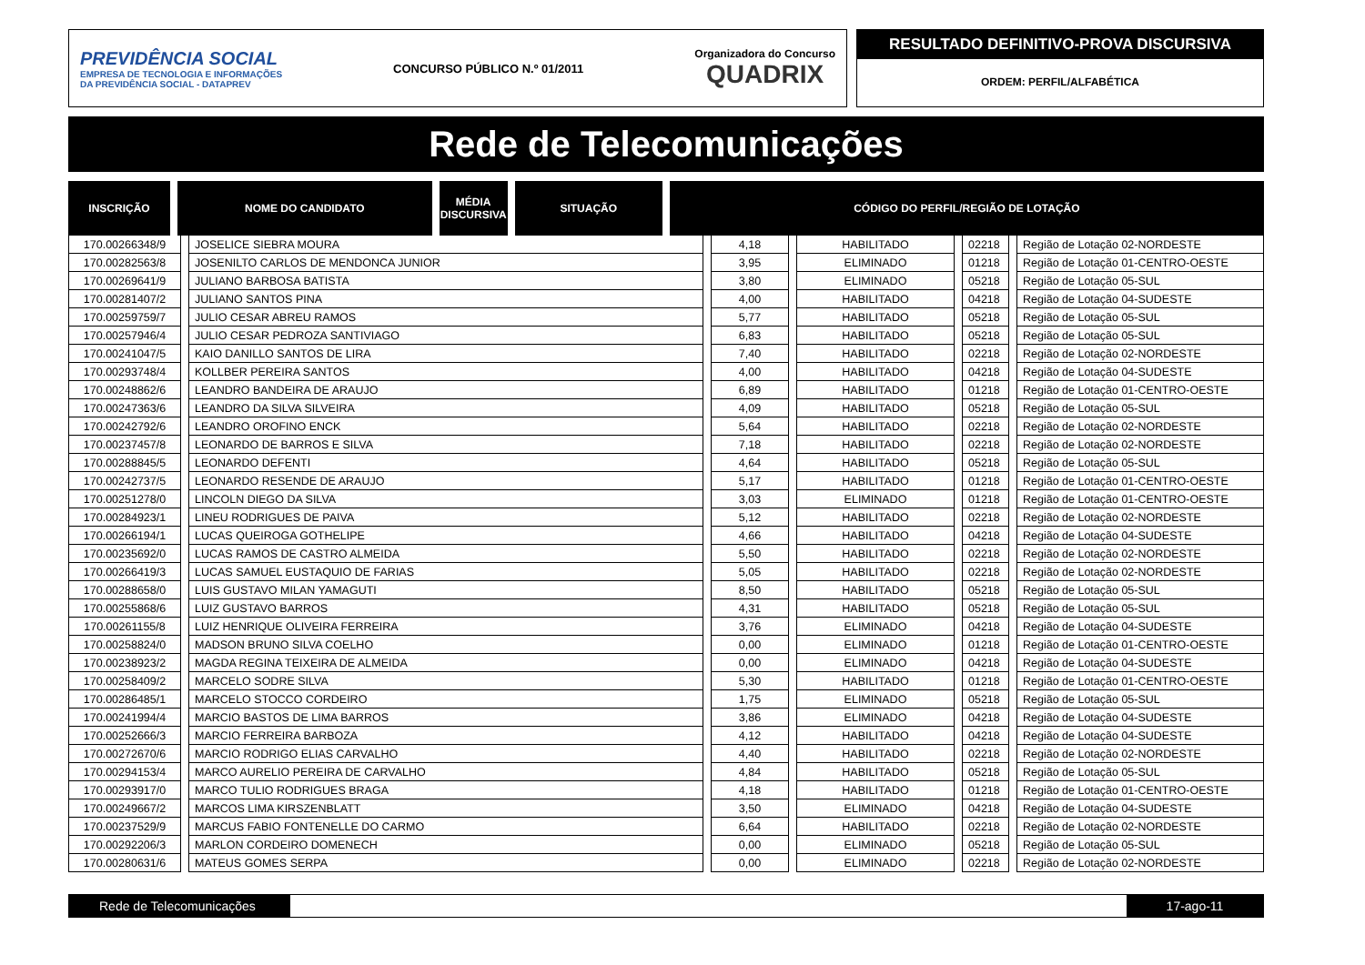PREVIDÊNCIA SOCIAL
EMPRESA DE TECNOLOGIA E INFORMAÇÕES
DA PREVIDÊNCIA SOCIAL - DATAPREV
CONCURSO PÚBLICO N.º 01/2011
Organizadora do Concurso
QUADRIX
RESULTADO DEFINITIVO-PROVA DISCURSIVA
ORDEM: PERFIL/ALFABÉTICA
Rede de Telecomunicações
| INSCRIÇÃO | NOME DO CANDIDATO | MÉDIA DISCURSIVA | SITUAÇÃO | CÓDIGO DO PERFIL/REGIÃO DE LOTAÇÃO |
| --- | --- | --- | --- | --- |
| 170.00266348/9 | JOSELICE SIEBRA MOURA | 4,18 | HABILITADO | 02218 | Região de Lotação 02-NORDESTE |
| 170.00282563/8 | JOSENILTO CARLOS DE MENDONCA JUNIOR | 3,95 | ELIMINADO | 01218 | Região de Lotação 01-CENTRO-OESTE |
| 170.00269641/9 | JULIANO BARBOSA BATISTA | 3,80 | ELIMINADO | 05218 | Região de Lotação 05-SUL |
| 170.00281407/2 | JULIANO SANTOS PINA | 4,00 | HABILITADO | 04218 | Região de Lotação 04-SUDESTE |
| 170.00259759/7 | JULIO CESAR ABREU RAMOS | 5,77 | HABILITADO | 05218 | Região de Lotação 05-SUL |
| 170.00257946/4 | JULIO CESAR PEDROZA SANTIVIAGO | 6,83 | HABILITADO | 05218 | Região de Lotação 05-SUL |
| 170.00241047/5 | KAIO DANILLO SANTOS DE LIRA | 7,40 | HABILITADO | 02218 | Região de Lotação 02-NORDESTE |
| 170.00293748/4 | KOLLBER PEREIRA SANTOS | 4,00 | HABILITADO | 04218 | Região de Lotação 04-SUDESTE |
| 170.00248862/6 | LEANDRO BANDEIRA DE ARAUJO | 6,89 | HABILITADO | 01218 | Região de Lotação 01-CENTRO-OESTE |
| 170.00247363/6 | LEANDRO DA SILVA SILVEIRA | 4,09 | HABILITADO | 05218 | Região de Lotação 05-SUL |
| 170.00242792/6 | LEANDRO OROFINO ENCK | 5,64 | HABILITADO | 02218 | Região de Lotação 02-NORDESTE |
| 170.00237457/8 | LEONARDO DE BARROS E SILVA | 7,18 | HABILITADO | 02218 | Região de Lotação 02-NORDESTE |
| 170.00288845/5 | LEONARDO DEFENTI | 4,64 | HABILITADO | 05218 | Região de Lotação 05-SUL |
| 170.00242737/5 | LEONARDO RESENDE DE ARAUJO | 5,17 | HABILITADO | 01218 | Região de Lotação 01-CENTRO-OESTE |
| 170.00251278/0 | LINCOLN DIEGO DA SILVA | 3,03 | ELIMINADO | 01218 | Região de Lotação 01-CENTRO-OESTE |
| 170.00284923/1 | LINEU RODRIGUES DE PAIVA | 5,12 | HABILITADO | 02218 | Região de Lotação 02-NORDESTE |
| 170.00266194/1 | LUCAS QUEIROGA GOTHELIPE | 4,66 | HABILITADO | 04218 | Região de Lotação 04-SUDESTE |
| 170.00235692/0 | LUCAS RAMOS DE CASTRO ALMEIDA | 5,50 | HABILITADO | 02218 | Região de Lotação 02-NORDESTE |
| 170.00266419/3 | LUCAS SAMUEL EUSTAQUIO DE FARIAS | 5,05 | HABILITADO | 02218 | Região de Lotação 02-NORDESTE |
| 170.00288658/0 | LUIS GUSTAVO MILAN YAMAGUTI | 8,50 | HABILITADO | 05218 | Região de Lotação 05-SUL |
| 170.00255868/6 | LUIZ GUSTAVO BARROS | 4,31 | HABILITADO | 05218 | Região de Lotação 05-SUL |
| 170.00261155/8 | LUIZ HENRIQUE OLIVEIRA FERREIRA | 3,76 | ELIMINADO | 04218 | Região de Lotação 04-SUDESTE |
| 170.00258824/0 | MADSON BRUNO SILVA COELHO | 0,00 | ELIMINADO | 01218 | Região de Lotação 01-CENTRO-OESTE |
| 170.00238923/2 | MAGDA REGINA TEIXEIRA DE ALMEIDA | 0,00 | ELIMINADO | 04218 | Região de Lotação 04-SUDESTE |
| 170.00258409/2 | MARCELO SODRE SILVA | 5,30 | HABILITADO | 01218 | Região de Lotação 01-CENTRO-OESTE |
| 170.00286485/1 | MARCELO STOCCO CORDEIRO | 1,75 | ELIMINADO | 05218 | Região de Lotação 05-SUL |
| 170.00241994/4 | MARCIO BASTOS DE LIMA BARROS | 3,86 | ELIMINADO | 04218 | Região de Lotação 04-SUDESTE |
| 170.00252666/3 | MARCIO FERREIRA BARBOZA | 4,12 | HABILITADO | 04218 | Região de Lotação 04-SUDESTE |
| 170.00272670/6 | MARCIO RODRIGO ELIAS CARVALHO | 4,40 | HABILITADO | 02218 | Região de Lotação 02-NORDESTE |
| 170.00294153/4 | MARCO AURELIO PEREIRA DE CARVALHO | 4,84 | HABILITADO | 05218 | Região de Lotação 05-SUL |
| 170.00293917/0 | MARCO TULIO RODRIGUES BRAGA | 4,18 | HABILITADO | 01218 | Região de Lotação 01-CENTRO-OESTE |
| 170.00249667/2 | MARCOS LIMA KIRSZENBLATT | 3,50 | ELIMINADO | 04218 | Região de Lotação 04-SUDESTE |
| 170.00237529/9 | MARCUS FABIO FONTENELLE DO CARMO | 6,64 | HABILITADO | 02218 | Região de Lotação 02-NORDESTE |
| 170.00292206/3 | MARLON CORDEIRO DOMENECH | 0,00 | ELIMINADO | 05218 | Região de Lotação 05-SUL |
| 170.00280631/6 | MATEUS GOMES SERPA | 0,00 | ELIMINADO | 02218 | Região de Lotação 02-NORDESTE |
Rede de Telecomunicações 17-ago-11